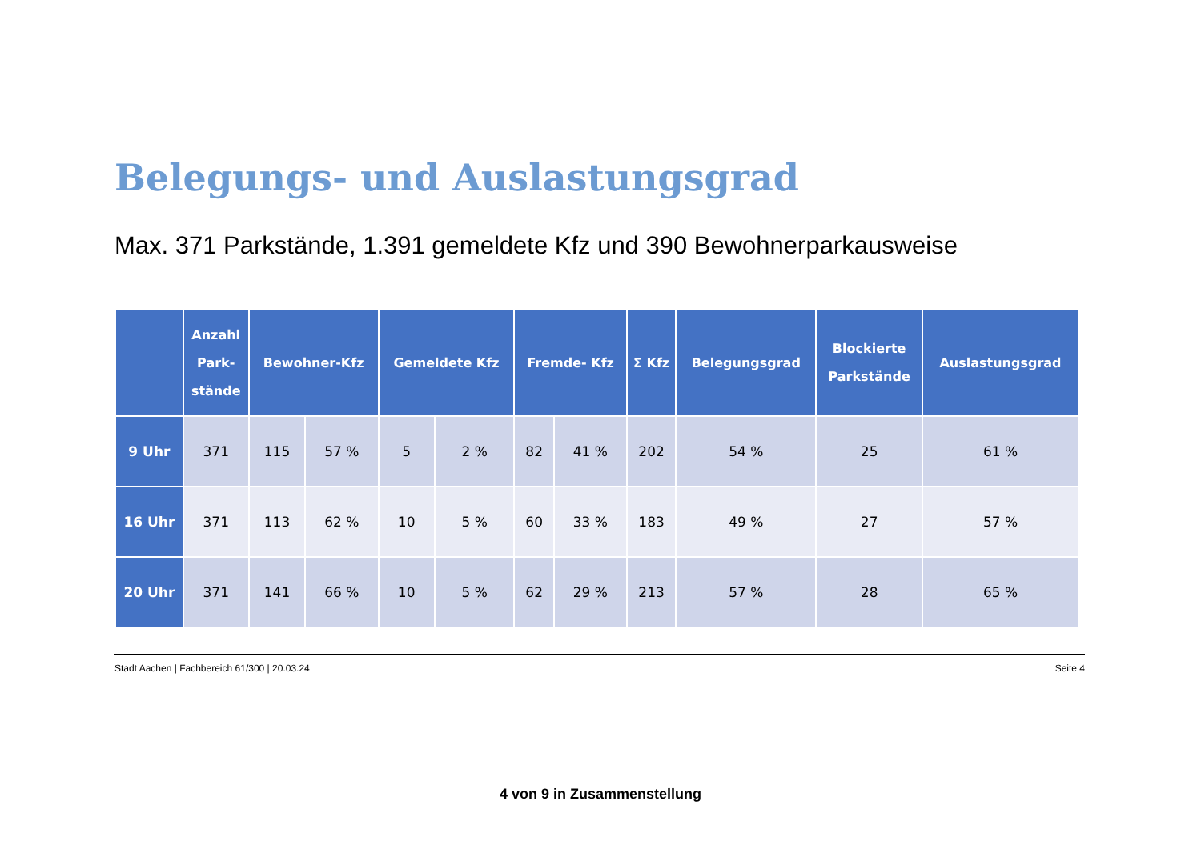Belegungs- und Auslastungsgrad
Max. 371 Parkstände, 1.391 gemeldete Kfz und 390 Bewohnerparkausweise
| | Anzahl Park- stände | Bewohner-Kfz | | Gemeldete Kfz | | Fremde- Kfz | | Σ Kfz | Belegungsgrad | Blockierte Parkstände | Auslastungsgrad |
| --- | --- | --- | --- | --- | --- | --- | --- | --- | --- | --- | --- |
| 9 Uhr | 371 | 115 | 57 % | 5 | 2 % | 82 | 41 % | 202 | 54 % | 25 | 61 % |
| 16 Uhr | 371 | 113 | 62 % | 10 | 5 % | 60 | 33 % | 183 | 49 % | 27 | 57 % |
| 20 Uhr | 371 | 141 | 66 % | 10 | 5 % | 62 | 29 % | 213 | 57 % | 28 | 65 % |
Stadt Aachen | Fachbereich 61/300 | 20.03.24 Seite 4
4 von 9 in Zusammenstellung